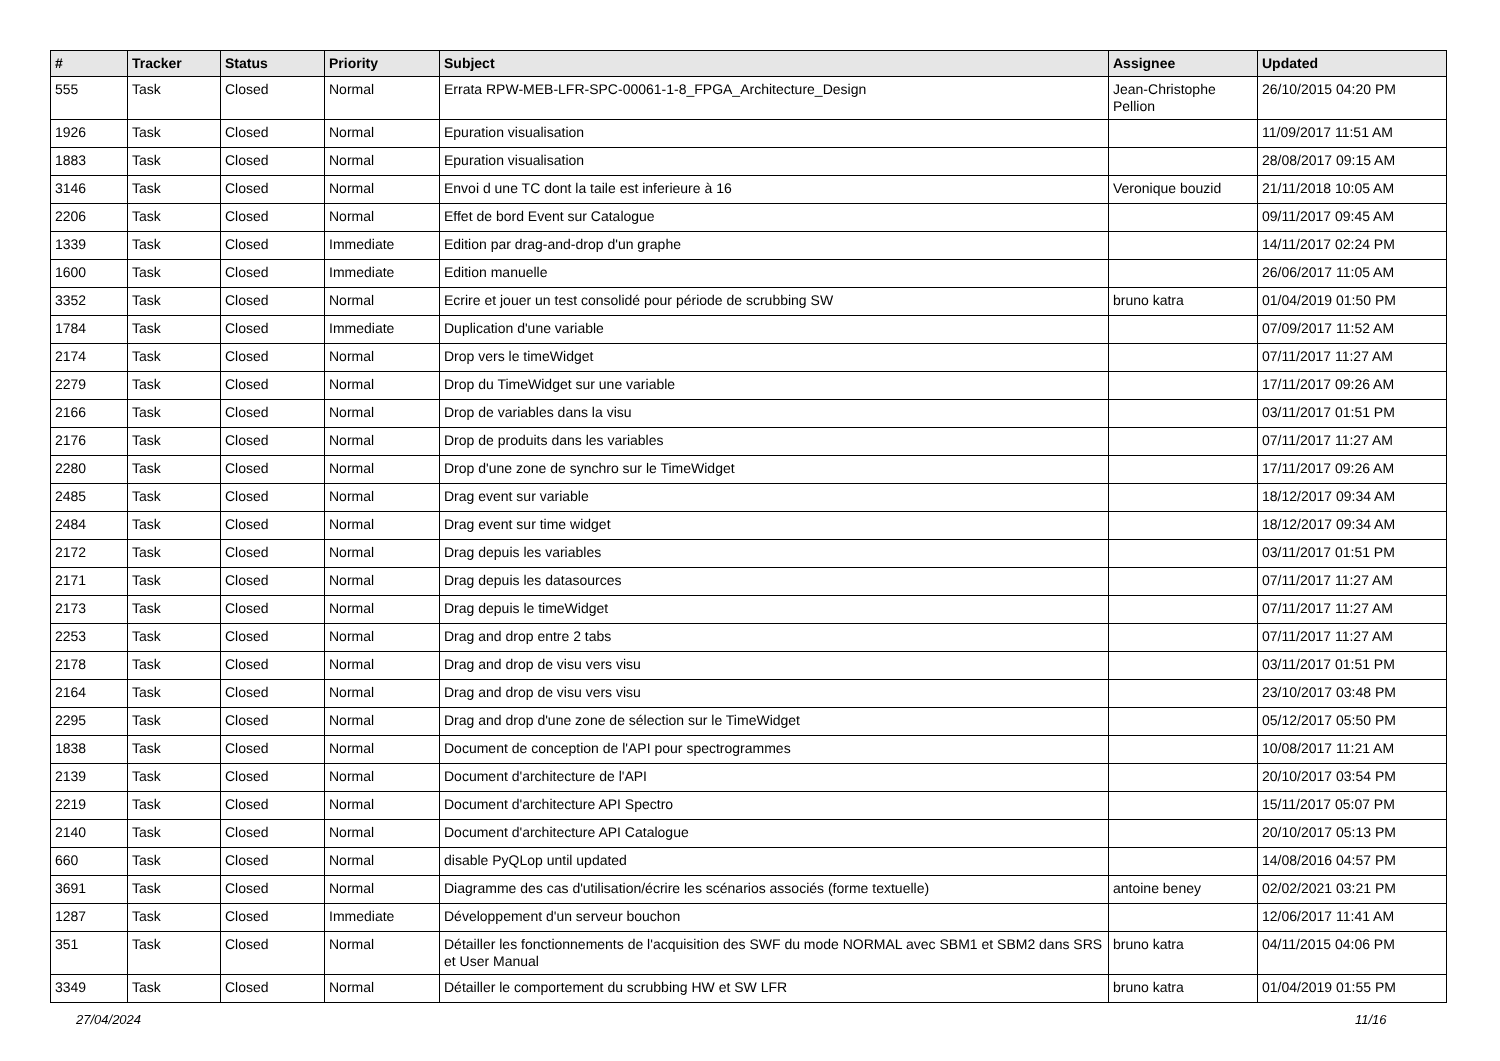| # | Tracker | Status | Priority | Subject | Assignee | Updated |
| --- | --- | --- | --- | --- | --- | --- |
| 555 | Task | Closed | Normal | Errata RPW-MEB-LFR-SPC-00061-1-8_FPGA_Architecture_Design | Jean-Christophe Pellion | 26/10/2015 04:20 PM |
| 1926 | Task | Closed | Normal | Epuration visualisation | | 11/09/2017 11:51 AM |
| 1883 | Task | Closed | Normal | Epuration visualisation | | 28/08/2017 09:15 AM |
| 3146 | Task | Closed | Normal | Envoi d une TC dont la taile est inferieure à 16 | Veronique bouzid | 21/11/2018 10:05 AM |
| 2206 | Task | Closed | Normal | Effet de bord Event sur Catalogue | | 09/11/2017 09:45 AM |
| 1339 | Task | Closed | Immediate | Edition par drag-and-drop d'un graphe | | 14/11/2017 02:24 PM |
| 1600 | Task | Closed | Immediate | Edition manuelle | | 26/06/2017 11:05 AM |
| 3352 | Task | Closed | Normal | Ecrire et jouer un test consolidé pour période de scrubbing SW | bruno katra | 01/04/2019 01:50 PM |
| 1784 | Task | Closed | Immediate | Duplication d'une variable | | 07/09/2017 11:52 AM |
| 2174 | Task | Closed | Normal | Drop vers le timeWidget | | 07/11/2017 11:27 AM |
| 2279 | Task | Closed | Normal | Drop du TimeWidget sur une variable | | 17/11/2017 09:26 AM |
| 2166 | Task | Closed | Normal | Drop de variables dans la visu | | 03/11/2017 01:51 PM |
| 2176 | Task | Closed | Normal | Drop de produits dans les variables | | 07/11/2017 11:27 AM |
| 2280 | Task | Closed | Normal | Drop d'une zone de synchro sur le TimeWidget | | 17/11/2017 09:26 AM |
| 2485 | Task | Closed | Normal | Drag event sur variable | | 18/12/2017 09:34 AM |
| 2484 | Task | Closed | Normal | Drag event sur time widget | | 18/12/2017 09:34 AM |
| 2172 | Task | Closed | Normal | Drag depuis les variables | | 03/11/2017 01:51 PM |
| 2171 | Task | Closed | Normal | Drag depuis les datasources | | 07/11/2017 11:27 AM |
| 2173 | Task | Closed | Normal | Drag depuis le timeWidget | | 07/11/2017 11:27 AM |
| 2253 | Task | Closed | Normal | Drag and drop entre 2 tabs | | 07/11/2017 11:27 AM |
| 2178 | Task | Closed | Normal | Drag and drop de visu vers visu | | 03/11/2017 01:51 PM |
| 2164 | Task | Closed | Normal | Drag and drop de visu vers visu | | 23/10/2017 03:48 PM |
| 2295 | Task | Closed | Normal | Drag and drop d'une zone de sélection sur le TimeWidget | | 05/12/2017 05:50 PM |
| 1838 | Task | Closed | Normal | Document de conception de l'API pour spectrogrammes | | 10/08/2017 11:21 AM |
| 2139 | Task | Closed | Normal | Document d'architecture de l'API | | 20/10/2017 03:54 PM |
| 2219 | Task | Closed | Normal | Document d'architecture API Spectro | | 15/11/2017 05:07 PM |
| 2140 | Task | Closed | Normal | Document d'architecture API Catalogue | | 20/10/2017 05:13 PM |
| 660 | Task | Closed | Normal | disable PyQLop until updated | | 14/08/2016 04:57 PM |
| 3691 | Task | Closed | Normal | Diagramme des cas d'utilisation/écrire les scénarios associés (forme textuelle) | antoine beney | 02/02/2021 03:21 PM |
| 1287 | Task | Closed | Immediate | Développement d'un serveur bouchon | | 12/06/2017 11:41 AM |
| 351 | Task | Closed | Normal | Détailler les fonctionnements de l'acquisition des SWF du mode NORMAL avec SBM1 et SBM2 dans SRS et User Manual | bruno katra | 04/11/2015 04:06 PM |
| 3349 | Task | Closed | Normal | Détailler le comportement du scrubbing HW et SW LFR | bruno katra | 01/04/2019 01:55 PM |
27/04/2024 11/16